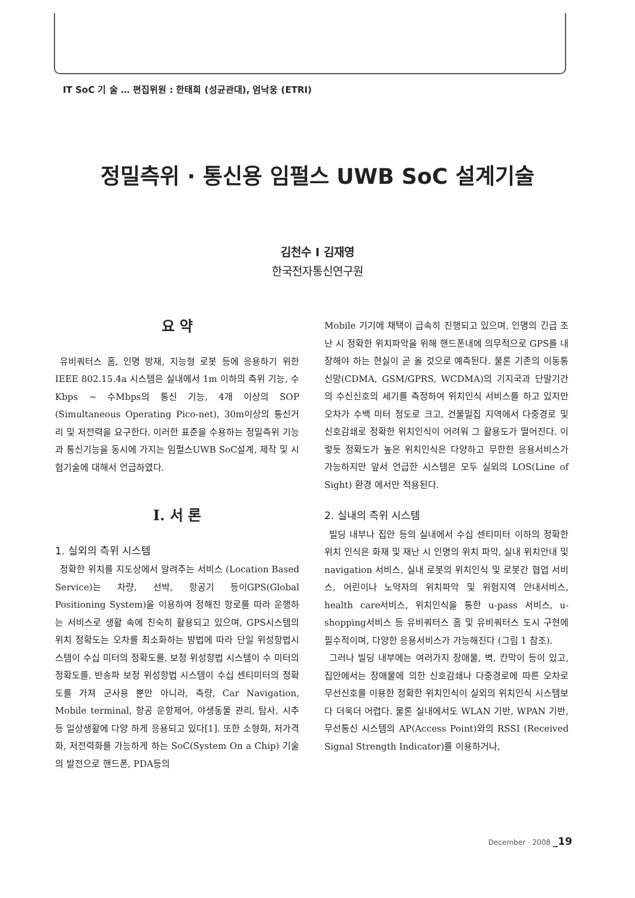IT SoC 기 술 … 편집위원 : 한태희 (성균관대), 엄낙웅 (ETRI)
정밀측위 · 통신용 임펄스 UWB SoC 설계기술
김천수 I 김재영
한국전자통신연구원
요 약
유비쿼터스 홈, 인명 방재, 지능형 로봇 등에 응용하기 위한IEEE 802.15.4a 시스템은 실내에서 1m 이하의 측위 기능, 수Kbps ~ 수Mbps의 통신 기능, 4개 이상의 SOP (Simultaneous Operating Pico-net), 30m이상의 통신거리 및 저전력을 요구한다. 이러한 표준을 수용하는 정밀측위 기능과 통신기능을 동시에 가지는 임펄스UWB SoC설계, 제작 및 시험기술에 대해서 언급하였다.
I. 서 론
1. 실외의 측위 시스템
정확한 위치를 지도상에서 알려주는 서비스 (Location Based Service)는 차량, 선박, 항공기 등이GPS(Global Positioning System)을 이용하여 정해진 항로를 따라 운행하는 서비스로 생활 속에 친숙히 활용되고 있으며, GPS시스템의 위치 정확도는 오차를 최소화하는 방법에 따라 단일 위성항법시스템이 수십 미터의 정확도를, 보정 위성항법 시스템이 수 미터의 정확도를, 반송파 보정 위성항법 시스템이 수십 센티미터의 정확도를 가져 군사용 뿐만 아니라, 측량, Car Navigation, Mobile terminal, 항공 운항제어, 야생동물 관리, 탐사, 시추 등 일상생활에 다양 하게 응용되고 있다[1]. 또한 소형화, 저가격화, 저전력화를 가능하게 하는 SoC(System On a Chip) 기술의 발전으로 핸드폰, PDA등의
Mobile 기기에 채택이 급속히 진행되고 있으며, 인명의 긴급 조난 시 정확한 위치파악을 위해 핸드폰내에 의무적으로 GPS를 내장해야 하는 현실이 곧 올 것으로 예측된다. 물론 기존의 이동통신망(CDMA, GSM/GPRS, WCDMA)의 기지국과 단말기간의 수신신호의 세기를 측정하여 위치인식 서비스를 하고 있지만 오차가 수백 미터 정도로 크고, 건물밀집 지역에서 다중경로 및 신호감쇄로 정확한 위치인식이 어려워 그 활용도가 떨어진다. 이렇듯 정확도가 높은 위치인식은 다양하고 무한한 응용서비스가 가능하지만 앞서 언급한 시스템은 모두 실외의 LOS(Line of Sight) 환경 에서만 적용된다.
2. 실내의 측위 시스템
빌딩 내부나 집안 등의 실내에서 수십 센티미터 이하의 정확한 위치 인식은 화재 및 재난 시 인명의 위치 파악, 실내 위치안내 및 navigation 서비스, 실내 로봇의 위치인식 및 로봇간 협업 서비스, 어린이나 노약자의 위치파악 및 위험지역 안내서비스, health care서비스, 위치인식을 통한 u-pass 서비스, u-shopping서비스 등 유비쿼터스 홈 및 유비쿼터스 도시 구현에 필수적이며, 다양한 응용서비스가 가능해진다 (그림 1 참조).
그러나 빌딩 내부에는 여러가지 장애물, 벽, 칸막이 등이 있고, 집안에서는 장애물에 의한 신호감쇄나 다중경로에 따른 오차로 무선신호를 이용한 정확한 위치인식이 실외의 위치인식 시스템보다 더욱더 어렵다. 물론 실내에서도 WLAN 기반, WPAN 기반, 무선통신 시스템의 AP(Access Point)와의 RSSI (Received Signal Strength Indicator)를 이용하거나,
December · 2008 _19